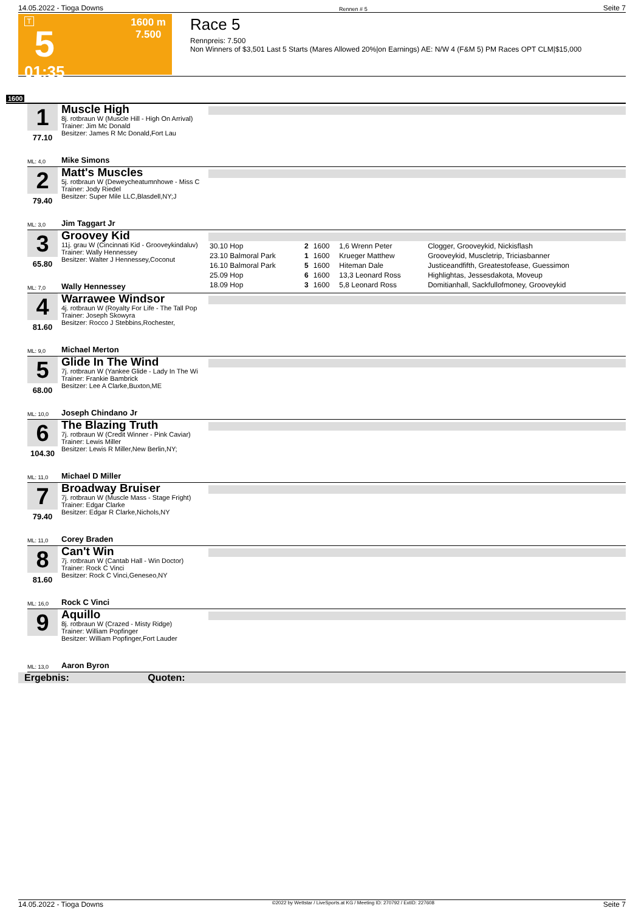14.05.2022 - Tioga Downs Rennen # 5 Seite 7
T
5
01:35
1600 m
7.500
Race 5
Rennpreis: 7.500
Non Winners of $3,501 Last 5 Starts (Mares Allowed 20%|on Earnings) AE: N/W 4 (F&M 5) PM Races OPT CLM|$15,000
1600
1
77.10
Muscle High
8j. rotbraun W (Muscle Hill - High On Arrival)
Trainer: Jim Mc Donald
Besitzer: James R Mc Donald,Fort Lau
ML: 4,0 Mike Simons
2
79.40
Matt's Muscles
5j. rotbraun W (Deweycheatumnhowe - Miss C
Trainer: Jody Riedel
Besitzer: Super Mile LLC,Blasdell,NY;J
ML: 3,0 Jim Taggart Jr
3
65.80
Groovey Kid
11j. grau W (Cincinnati Kid - Grooveykindaluv)
Trainer: Wally Hennessey
Besitzer: Walter J Hennessey,Coconut
ML: 7,0 Wally Hennessey
| 30.10 Hop | 2 | 1600 | 1,6 Wrenn Peter | Clogger, Grooveykid, Nickisflash |
| 23.10 Balmoral Park | 1 | 1600 | Krueger Matthew | Grooveykid, Muscletrip, Triciasbanner |
| 16.10 Balmoral Park | 5 | 1600 | Hiteman Dale | Justiceandfifth, Greatestofease, Guessimon |
| 25.09 Hop | 6 | 1600 | 13,3 Leonard Ross | Highlightas, Jessesdakota, Moveup |
| 18.09 Hop | 3 | 1600 | 5,8 Leonard Ross | Domitianhall, Sackfullofmoney, Grooveykid |
4
81.60
Warrawee Windsor
4j. rotbraun W (Royalty For Life - The Tall Pop
Trainer: Joseph Skowyra
Besitzer: Rocco J Stebbins,Rochester,
ML: 9,0 Michael Merton
5
68.00
Glide In The Wind
7j. rotbraun W (Yankee Glide - Lady In The Wi
Trainer: Frankie Bambrick
Besitzer: Lee A Clarke,Buxton,ME
ML: 10,0 Joseph Chindano Jr
6
104.30
The Blazing Truth
7j. rotbraun W (Credit Winner - Pink Caviar)
Trainer: Lewis Miller
Besitzer: Lewis R Miller,New Berlin,NY;
ML: 11,0 Michael D Miller
7
79.40
Broadway Bruiser
7j. rotbraun W (Muscle Mass - Stage Fright)
Trainer: Edgar Clarke
Besitzer: Edgar R Clarke,Nichols,NY
ML: 11,0 Corey Braden
8
81.60
Can't Win
7j. rotbraun W (Cantab Hall - Win Doctor)
Trainer: Rock C Vinci
Besitzer: Rock C Vinci,Geneseo,NY
ML: 16,0 Rock C Vinci
9
Aquillo
8j. rotbraun W (Crazed - Misty Ridge)
Trainer: William Popfinger
Besitzer: William Popfinger,Fort Lauder
ML: 13,0 Aaron Byron
Ergebnis: Quoten:
14.05.2022 - Tioga Downs ©2022 by Wettstar / LiveSports.at KG / Meeting ID: 270792 / ExtID: 227608 Seite 7